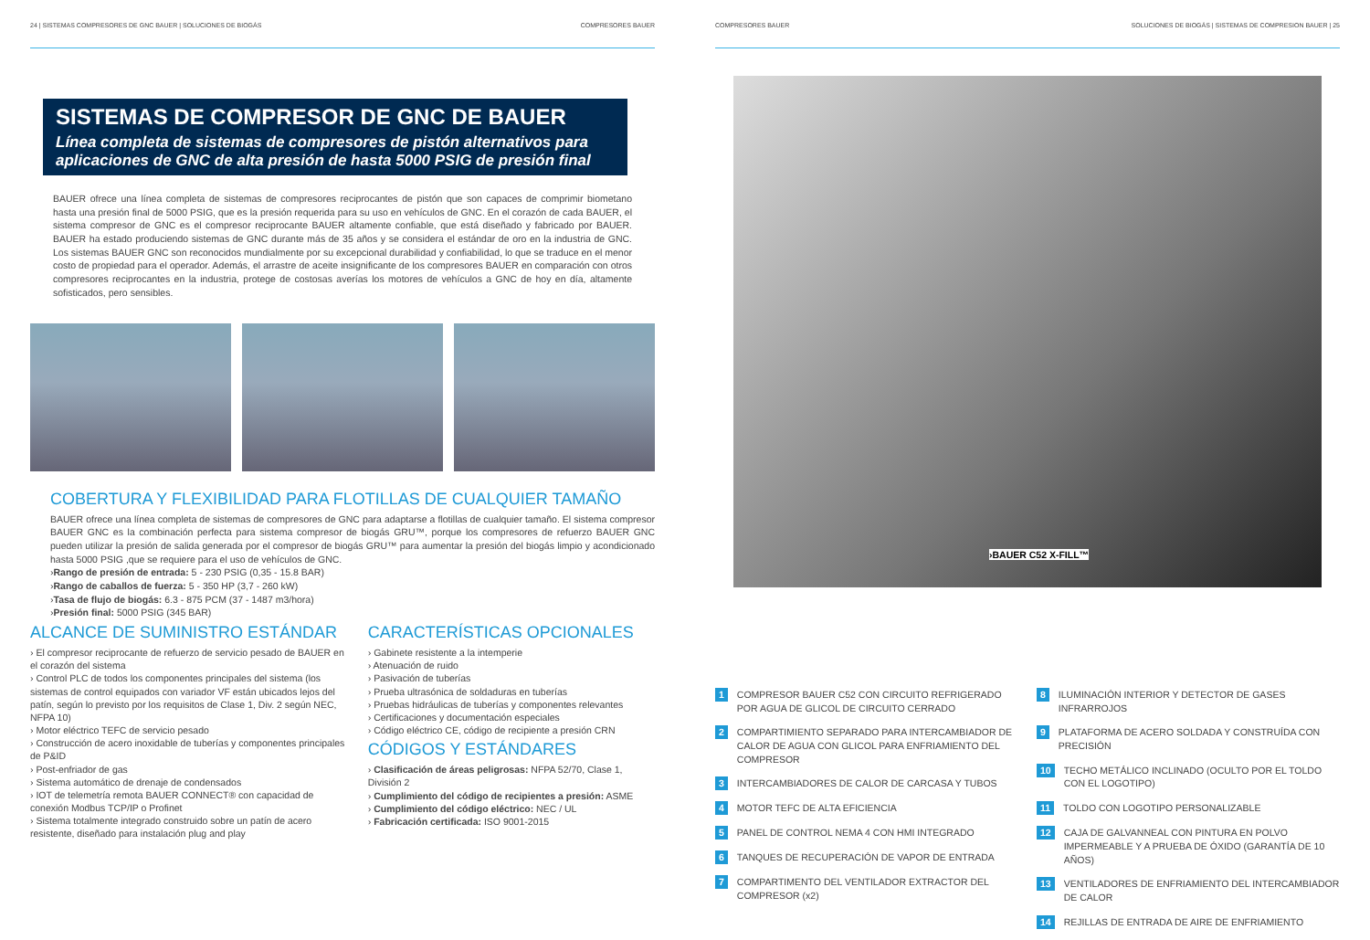24 | SISTEMAS COMPRESORES DE GNC BAUER | SOLUCIONES DE BIOGÁS COMPRESORES BAUER
SISTEMAS DE COMPRESOR DE GNC DE BAUER
Línea completa de sistemas de compresores de pistón alternativos para aplicaciones de GNC de alta presión de hasta 5000 PSIG de presión final
BAUER ofrece una línea completa de sistemas de compresores reciprocantes de pistón que son capaces de comprimir biometano hasta una presión final de 5000 PSIG, que es la presión requerida para su uso en vehículos de GNC. En el corazón de cada BAUER, el sistema compresor de GNC es el compresor reciprocante BAUER altamente confiable, que está diseñado y fabricado por BAUER. BAUER ha estado produciendo sistemas de GNC durante más de 35 años y se considera el estándar de oro en la industria de GNC. Los sistemas BAUER GNC son reconocidos mundialmente por su excepcional durabilidad y confiabilidad, lo que se traduce en el menor costo de propiedad para el operador. Además, el arrastre de aceite insignificante de los compresores BAUER en comparación con otros compresores reciprocantes en la industria, protege de costosas averías los motores de vehículos a GNC de hoy en día, altamente sofisticados, pero sensibles.
COBERTURA Y FLEXIBILIDAD PARA FLOTILLAS DE CUALQUIER TAMAÑO
BAUER ofrece una línea completa de sistemas de compresores de GNC para adaptarse a flotillas de cualquier tamaño. El sistema compresor BAUER GNC es la combinación perfecta para sistema compresor de biogás GRU™, porque los compresores de refuerzo BAUER GNC pueden utilizar la presión de salida generada por el compresor de biogás GRU™ para aumentar la presión del biogás limpio y acondicionado hasta 5000 PSIG ,que se requiere para el uso de vehículos de GNC.
›Rango de presión de entrada: 5 - 230 PSIG (0,35 - 15.8 BAR)
›Rango de caballos de fuerza: 5 - 350 HP (3,7 - 260 kW)
›Tasa de flujo de biogás: 6.3 - 875 PCM (37 - 1487 m3/hora)
›Presión final: 5000 PSIG (345 BAR)
ALCANCE DE SUMINISTRO ESTÁNDAR
› El compresor reciprocante de refuerzo de servicio pesado de BAUER en el corazón del sistema
› Control PLC de todos los componentes principales del sistema (los sistemas de control equipados con variador VF están ubicados lejos del patín, según lo previsto por los requisitos de Clase 1, Div. 2 según NEC, NFPA 10)
› Motor eléctrico TEFC de servicio pesado
› Construcción de acero inoxidable de tuberías y componentes principales de P&ID
› Post-enfriador de gas
› Sistema automático de drenaje de condensados
› IOT de telemetría remota BAUER CONNECT® con capacidad de conexión Modbus TCP/IP o Profinet
› Sistema totalmente integrado construido sobre un patín de acero resistente, diseñado para instalación plug and play
CARACTERÍSTICAS OPCIONALES
› Gabinete resistente a la intemperie
› Atenuación de ruido
› Pasivación de tuberías
› Prueba ultrasónica de soldaduras en tuberías
› Pruebas hidráulicas de tuberías y componentes relevantes
› Certificaciones y documentación especiales
› Código eléctrico CE, código de recipiente a presión CRN
CÓDIGOS Y ESTÁNDARES
› Clasificación de áreas peligrosas: NFPA 52/70, Clase 1, División 2
› Cumplimiento del código de recipientes a presión: ASME
› Cumplimiento del código eléctrico: NEC / UL
› Fabricación certificada: ISO 9001-2015
COMPRESORES BAUER SOLUCIONES DE BIOGÁS | SISTEMAS DE COMPRESION BAUER | 25
›BAUER C52 X-FILL™
1 COMPRESOR BAUER C52 CON CIRCUITO REFRIGERADO POR AGUA DE GLICOL DE CIRCUITO CERRADO
2 COMPARTIMIENTO SEPARADO PARA INTERCAMBIADOR DE CALOR DE AGUA CON GLICOL PARA ENFRIAMIENTO DEL COMPRESOR
3 INTERCAMBIADORES DE CALOR DE CARCASA Y TUBOS
4 MOTOR TEFC DE ALTA EFICIENCIA
5 PANEL DE CONTROL NEMA 4 CON HMI INTEGRADO
6 TANQUES DE RECUPERACIÓN DE VAPOR DE ENTRADA
7 COMPARTIMENTO DEL VENTILADOR EXTRACTOR DEL COMPRESOR (x2)
8 ILUMINACIÓN INTERIOR Y DETECTOR DE GASES INFRARROJOS
9 PLATAFORMA DE ACERO SOLDADA Y CONSTRUÍDA CON PRECISIÓN
10 TECHO METÁLICO INCLINADO (OCULTO POR EL TOLDO CON EL LOGOTIPO)
11 TOLDO CON LOGOTIPO PERSONALIZABLE
12 CAJA DE GALVANNEAL CON PINTURA EN POLVO IMPERMEABLE Y A PRUEBA DE ÓXIDO (GARANTÍA DE 10 AÑOS)
13 VENTILADORES DE ENFRIAMIENTO DEL INTERCAMBIADOR DE CALOR
14 REJILLAS DE ENTRADA DE AIRE DE ENFRIAMIENTO